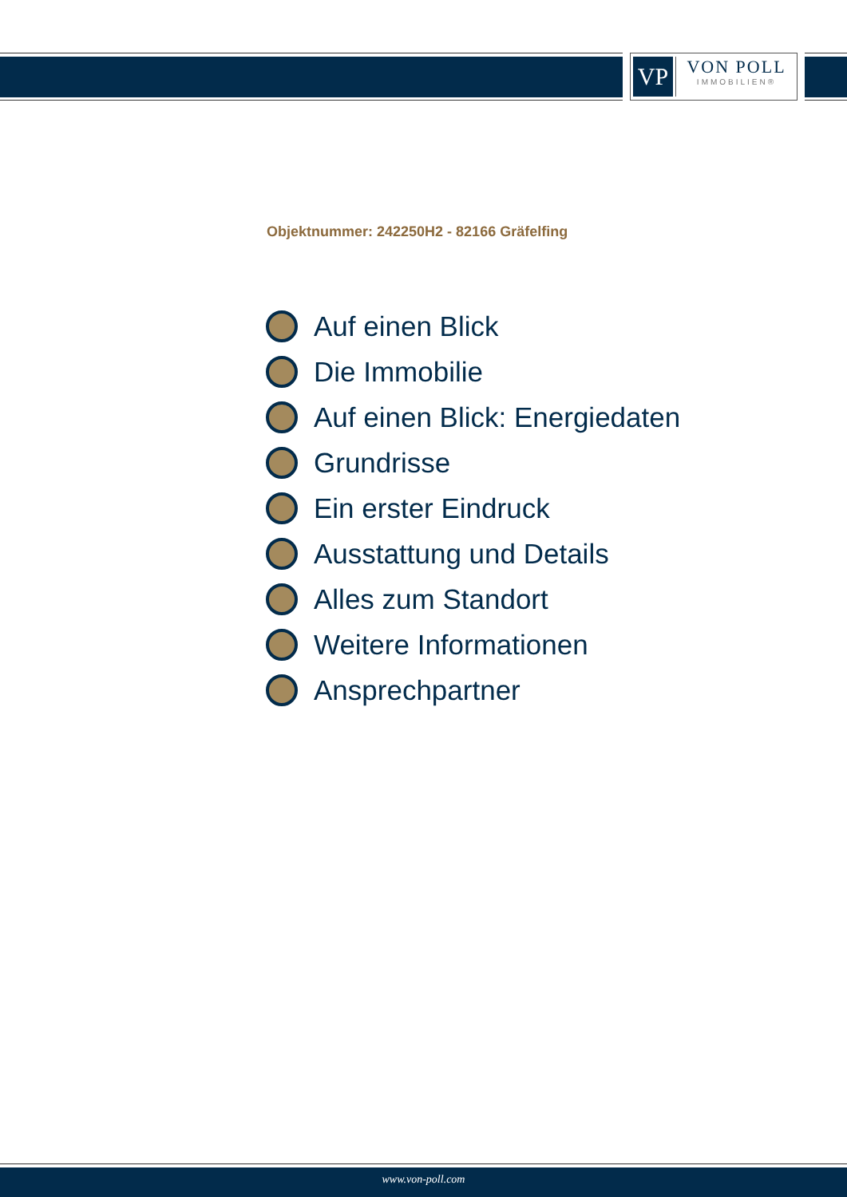VP
VON POLL
IMMOBILIEN®
Objektnummer: 242250H2 - 82166 Gräfelfing
Auf einen Blick
Die Immobilie
Auf einen Blick: Energiedaten
Grundrisse
Ein erster Eindruck
Ausstattung und Details
Alles zum Standort
Weitere Informationen
Ansprechpartner
www.von-poll.com